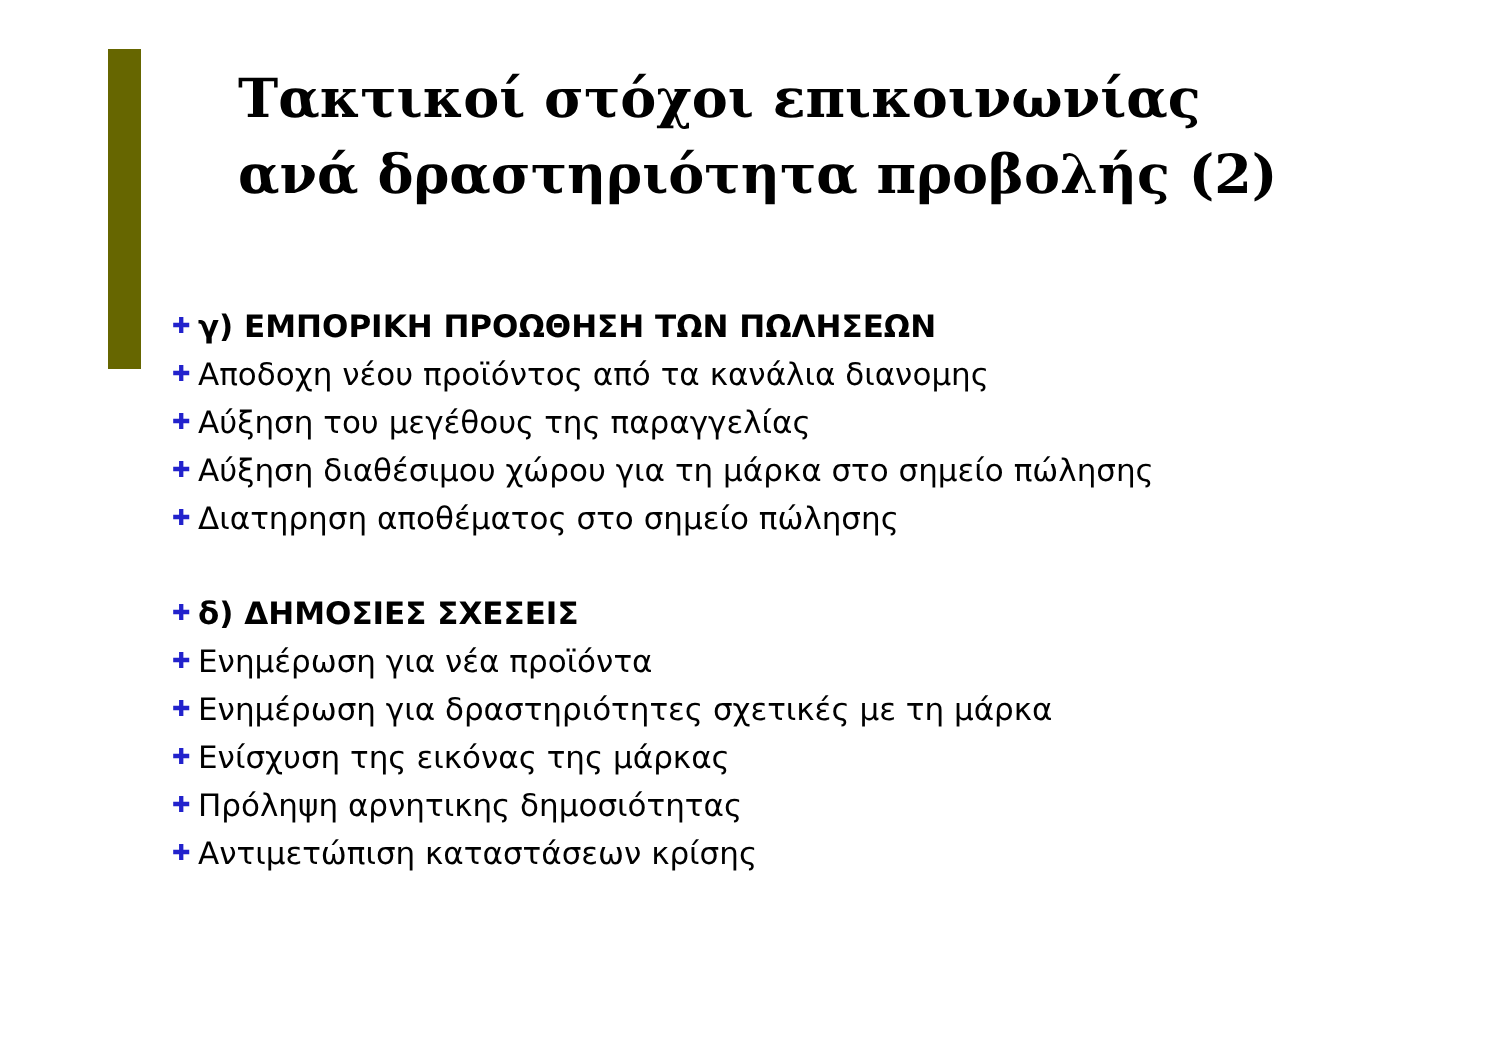Τακτικοί στόχοι επικοινωνίας
ανά δραστηριότητα προβολής (2)
✚ γ) ΕΜΠΟΡΙΚΗ ΠΡΟΩΘΗΣΗ ΤΩΝ ΠΩΛΗΣΕΩΝ
✚ Αποδοχη νέου προϊόντος από τα κανάλια διανομης
✚ Αύξηση του μεγέθους της παραγγελίας
✚ Αύξηση διαθέσιμου χώρου για τη μάρκα στο σημείο πώλησης
✚ Διατηρηση αποθέματος στο σημείο πώλησης
✚ δ) ΔΗΜΟΣΙΕΣ ΣΧΕΣΕΙΣ
✚ Ενημέρωση για νέα προϊόντα
✚ Ενημέρωση για δραστηριότητες σχετικές με τη μάρκα
✚ Ενίσχυση της εικόνας της μάρκας
✚ Πρόληψη αρνητικης δημοσιότητας
✚ Αντιμετώπιση καταστάσεων κρίσης